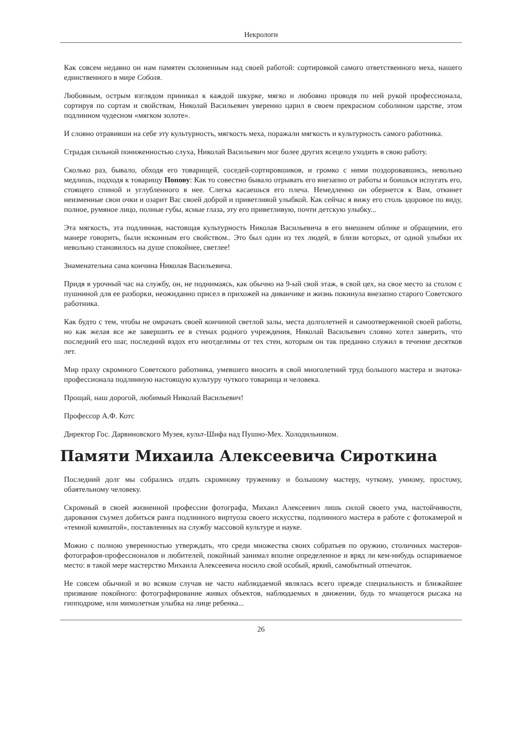Некрологи
Как совсем недавно он нам памятен склоненным над своей работой: сортировкой самого ответственного меха, нашего единственного в мире Соболя.
Любовным, острым взглядом приникал к каждой шкурке, мягко и любовно проводя по ней рукой профессионала, сортируя по сортам и свойствам, Николай Васильевич уверенно царил в своем прекрасном соболином царстве, этом подлинном чудесном «мягком золоте».
И словно отравивши на себе эту культурность, мягкость меха, поражали мягкость и культурность самого работника.
Страдая сильной пониженностью слуха, Николай Васильевич мог более других всецело уходить в свою работу.
Сколько раз, бывало, обходя его товарищей, соседей-сортировшиков, и громко с ними поздоровавшись, невольно медлишь, подходя к товарищу Попову: Как то совестно бывало отрывать его внезапно от работы и боишься испугать его, стоящего спиной и углубленного в нее. Слегка касаешься его плеча. Немедленно он обернется к Вам, откинет неизменные свои очки и озарит Вас своей доброй и приветливой улыбкой. Как сейчас я вижу его столь здоровое по виду, полное, румяное лицо, полные губы, ясные глаза, эту его приветливую, почти детскую улыбку...
Эта мягкость, эта подлинная, настоящая культурность Николая Васильевича в его внешнем облике и обращении, его манере говорить, были исконным его свойством.. Это был один из тех людей, в близи которых, от одной улыбки их невольно становилось на душе спокойнее, светлее!
Знаменательна сама кончина Николая Васильевича.
Придя в урочный час на службу, он, не поднимаясь, как обычно на 9-ый свой этаж, в свой цех, на свое место за столом с пушниной для ее разборки, неожиданно присел в прихожей на диванчике и жизнь покинула внезапно старого Советского работника.
Как будто с тем, чтобы не омрачать своей кончиной светлой залы, места долголетней и самоотверженной своей работы, но как желая все же завершить ее в стенах родного учреждения, Николай Васильевич словно хотел заверить, что последний его шаг, последний вздох его неотделимы от тех стен, которым он так преданно служил в течение десятков лет.
Мир праху скромного Советского работника, умевшего вносить в свой многолетний труд большого мастера и знатока-профессионала подлинную настоящую культуру чуткого товарища и человека.
Прощай, наш дорогой, любимый Николай Васильевич!
Профессор А.Ф. Котс
Директор Гос. Дарвиновского Музея, культ-Шифа над Пушно-Мех. Холодильником.
Памяти Михаила Алексеевича Сироткина
Последний долг мы собрались отдать скромному труженику и большому мастеру, чуткому, умному, простому, обаятельному человеку.
Скромный в своей жизненной профессии фотографа, Михаил Алексеевич лишь силой своего ума, настойчивости, дарования съумел добиться ранга подлинного виртуоза своего искусства, подлинного мастера в работе с фотокамерой и «темной комнатой», поставленных на службу массовой культуре и науке.
Можно с полною уверенностью утверждать, что среди множества своих собратьев по оружию, столичных мастеров-фотографов-профессионалов и любителей, покойный занимал вполне определенное и вряд ли кем-нибудь оспариваемое место: в такой мере мастерство Михаила Алексеевича носило свой особый, яркий, самобытный отпечаток.
Не совсем обычной и во всяком случав не часто наблюдаемой являлась всего прежде специальность и ближайшее призвание покойного: фотографирование живых объектов, наблюдаемых в движении, будь то мчащегося рысака на гипподроме, или мимолетная улыбка на лице ребенка...
26